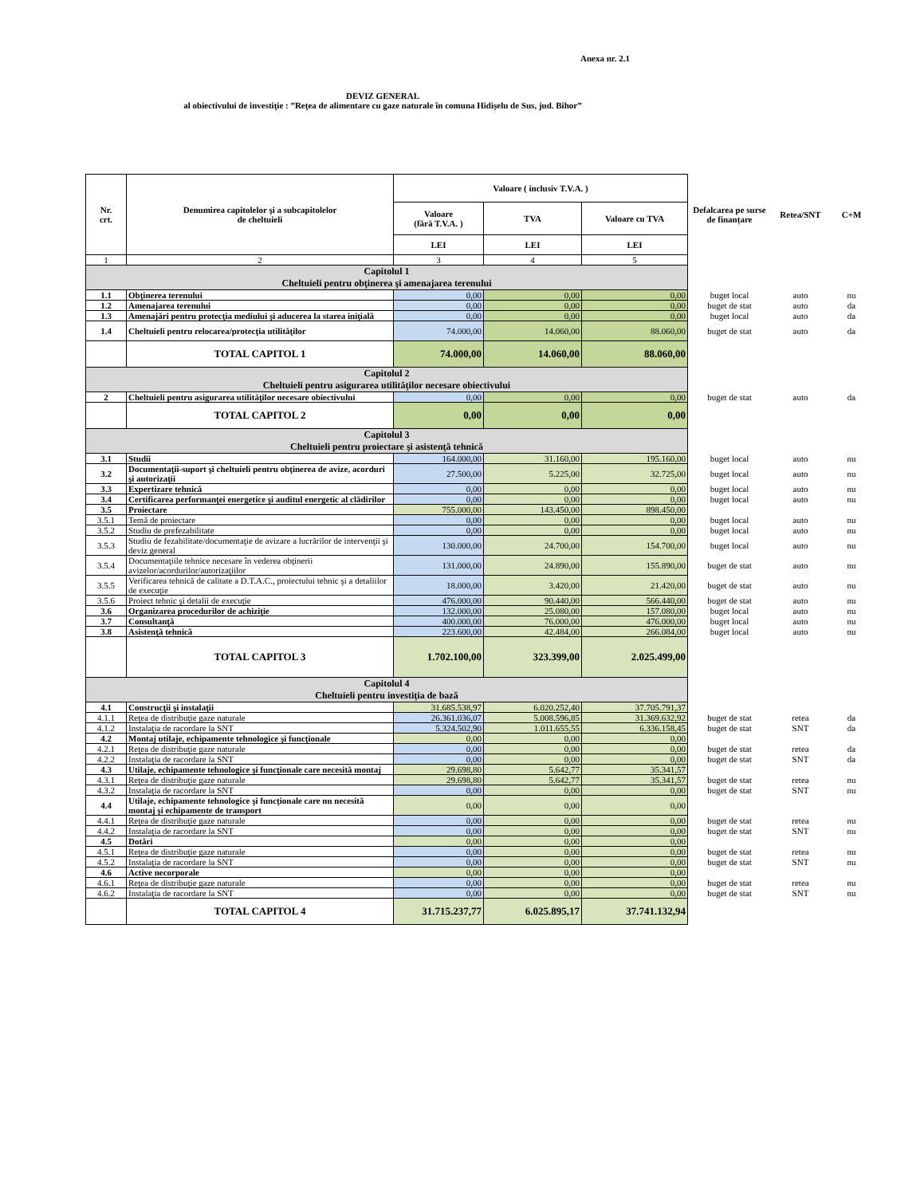Anexa nr. 2.1
DEVIZ GENERAL
al obiectivului de investiţie : ”Reţea de alimentare cu gaze naturale în comuna Hidișelu de Sus, jud. Bihor”
| Nr. crt. | Denumirea capitolelor şi a subcapitolelor de cheltuieli | Valoare ( inclusiv T.V.A. ) | | | Defalcarea pe surse de finanțare | Retea/SNT | C+M |
| --- | --- | --- | --- | --- | --- | --- | --- |
| | | Valoare (fără T.V.A. ) | TVA | Valoare cu TVA | | | |
| | | LEI | LEI | LEI | | | |
| 1 | 2 | 3 | 4 | 5 | | | |
| Capitolul 1 Cheltuieli pentru obţinerea şi amenajarea terenului | | | | | | | |
| 1.1 | Obţinerea terenului | 0,00 | 0,00 | 0,00 | buget local | auto | nu |
| 1.2 | Amenajarea terenului | 0,00 | 0,00 | 0,00 | buget de stat | auto | da |
| 1.3 | Amenajări pentru protecţia mediului şi aducerea la starea iniţială | 0,00 | 0,00 | 0,00 | buget local | auto | da |
| 1.4 | Cheltuieli pentru relocarea/protecţia utilităţilor | 74.000,00 | 14.060,00 | 88.060,00 | buget de stat | auto | da |
| | TOTAL CAPITOL 1 | 74.000,00 | 14.060,00 | 88.060,00 | | | |
| Capitolul 2 Cheltuieli pentru asigurarea utilităţilor necesare obiectivului | | | | | | | |
| 2 | Cheltuieli pentru asigurarea utilităţilor necesare obiectivului | 0,00 | 0,00 | 0,00 | buget de stat | auto | da |
| | TOTAL CAPITOL 2 | 0,00 | 0,00 | 0,00 | | | |
| Capitolul 3 Cheltuieli pentru proiectare şi asistenţă tehnică | | | | | | | |
| 3.1 | Studii | 164.000,00 | 31.160,00 | 195.160,00 | buget local | auto | nu |
| 3.2 | Documentaţii-suport şi cheltuieli pentru obţinerea de avize, acorduri şi autorizaţii | 27.500,00 | 5.225,00 | 32.725,00 | buget local | auto | nu |
| 3.3 | Expertizare tehnică | 0,00 | 0,00 | 0,00 | buget local | auto | nu |
| 3.4 | Certificarea performanţei energetice şi auditul energetic al clădirilor | 0,00 | 0,00 | 0,00 | buget local | auto | nu |
| 3.5 | Proiectare | 755.000,00 | 143.450,00 | 898.450,00 | | | |
| 3.5.1 | Temă de proiectare | 0,00 | 0,00 | 0,00 | buget local | auto | nu |
| 3.5.2 | Studiu de prefezabilitate | 0,00 | 0,00 | 0,00 | buget local | auto | nu |
| 3.5.3 | Studiu de fezabilitate/documentaţie de avizare a lucrărilor de intervenţii şi deviz general | 130.000,00 | 24.700,00 | 154.700,00 | buget local | auto | nu |
| 3.5.4 | Documentaţiile tehnice necesare în vederea obţinerii avizelor/acordurilor/autorizaţiilor | 131.000,00 | 24.890,00 | 155.890,00 | buget de stat | auto | nu |
| 3.5.5 | Verificarea tehnică de calitate a D.T.A.C., proiectului tehnic şi a detaliilor de execuţie | 18.000,00 | 3.420,00 | 21.420,00 | buget de stat | auto | nu |
| 3.5.6 | Proiect tehnic şi detalii de execuţie | 476.000,00 | 90.440,00 | 566.440,00 | buget de stat | auto | nu |
| 3.6 | Organizarea procedurilor de achiziţie | 132.000,00 | 25.080,00 | 157.080,00 | buget local | auto | nu |
| 3.7 | Consultanţă | 400.000,00 | 76.000,00 | 476.000,00 | buget local | auto | nu |
| 3.8 | Asistenţă tehnică | 223.600,00 | 42.484,00 | 266.084,00 | buget local | auto | nu |
| | TOTAL CAPITOL 3 | 1.702.100,00 | 323.399,00 | 2.025.499,00 | | | |
| Capitolul 4 Cheltuieli pentru investiţia de bază | | | | | | | |
| 4.1 | Construcţii şi instalaţii | 31.685.538,97 | 6.020.252,40 | 37.705.791,37 | | | |
| 4.1.1 | Reţea de distribuţie gaze naturale | 26.361.036,07 | 5.008.596,85 | 31.369.632,92 | buget de stat | retea | da |
| 4.1.2 | Instalaţia de racordare la SNT | 5.324.502,90 | 1.011.655,55 | 6.336.158,45 | buget de stat | SNT | da |
| 4.2 | Montaj utilaje, echipamente tehnologice şi funcţionale | 0,00 | 0,00 | 0,00 | | | |
| 4.2.1 | Reţea de distribuţie gaze naturale | 0,00 | 0,00 | 0,00 | buget de stat | retea | da |
| 4.2.2 | Instalaţia de racordare la SNT | 0,00 | 0,00 | 0,00 | buget de stat | SNT | da |
| 4.3 | Utilaje, echipamente tehnologice şi funcţionale care necesită montaj | 29.698,80 | 5.642,77 | 35.341,57 | | | |
| 4.3.1 | Reţea de distribuţie gaze naturale | 29.698,80 | 5.642,77 | 35.341,57 | buget de stat | retea | nu |
| 4.3.2 | Instalaţia de racordare la SNT | 0,00 | 0,00 | 0,00 | buget de stat | SNT | nu |
| 4.4 | Utilaje, echipamente tehnologice şi funcţionale care nu necesită montaj şi echipamente de transport | 0,00 | 0,00 | 0,00 | | | |
| 4.4.1 | Reţea de distribuţie gaze naturale | 0,00 | 0,00 | 0,00 | buget de stat | retea | nu |
| 4.4.2 | Instalaţia de racordare la SNT | 0,00 | 0,00 | 0,00 | buget de stat | SNT | nu |
| 4.5 | Dotări | 0,00 | 0,00 | 0,00 | | | |
| 4.5.1 | Reţea de distribuţie gaze naturale | 0,00 | 0,00 | 0,00 | buget de stat | retea | nu |
| 4.5.2 | Instalaţia de racordare la SNT | 0,00 | 0,00 | 0,00 | buget de stat | SNT | nu |
| 4.6 | Active necorporale | 0,00 | 0,00 | 0,00 | | | |
| 4.6.1 | Reţea de distribuţie gaze naturale | 0,00 | 0,00 | 0,00 | buget de stat | retea | nu |
| 4.6.2 | Instalaţia de racordare la SNT | 0,00 | 0,00 | 0,00 | buget de stat | SNT | nu |
| | TOTAL CAPITOL 4 | 31.715.237,77 | 6.025.895,17 | 37.741.132,94 | | | |